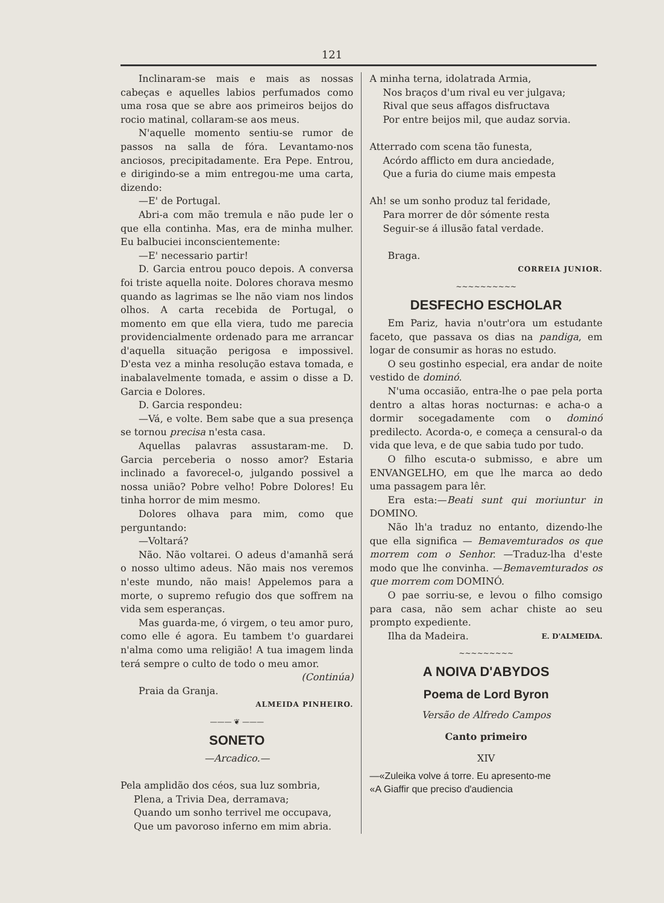121
Inclinaram-se mais e mais as nossas cabeças e aquelles labios perfumados como uma rosa que se abre aos primeiros beijos do rocio matinal, collaram-se aos meus.
N'aquelle momento sentiu-se rumor de passos na salla de fóra. Levantamo-nos anciosos, precipitadamente. Era Pepe. Entrou, e dirigindo-se a mim entregou-me uma carta, dizendo:
—E' de Portugal.
Abri-a com mão tremula e não pude ler o que ella continha. Mas, era de minha mulher. Eu balbuciei inconscientemente:
—E' necessario partir!
D. Garcia entrou pouco depois. A conversa foi triste aquella noite. Dolores chorava mesmo quando as lagrimas se lhe não viam nos lindos olhos. A carta recebida de Portugal, o momento em que ella viera, tudo me parecia providencialmente ordenado para me arrancar d'aquella situação perigosa e impossivel. D'esta vez a minha resolução estava tomada, e inabalavelmente tomada, e assim o disse a D. Garcia e Dolores.
D. Garcia respondeu:
—Vá, e volte. Bem sabe que a sua presença se tornou precisa n'esta casa.
Aquellas palavras assustaram-me. D. Garcia perceberia o nosso amor? Estaria inclinado a favorecel-o, julgando possivel a nossa união? Pobre velho! Pobre Dolores! Eu tinha horror de mim mesmo.
Dolores olhava para mim, como que perguntando:
—Voltará?
Não. Não voltarei. O adeus d'amanhã será o nosso ultimo adeus. Não mais nos veremos n'este mundo, não mais! Appelemos para a morte, o supremo refugio dos que soffrem na vida sem esperanças.
Mas guarda-me, ó virgem, o teu amor puro, como elle é agora. Eu tambem t'o guardarei n'alma como uma religião! A tua imagem linda terá sempre o culto de todo o meu amor.
(Continúa)
Praia da Granja.
ALMEIDA PINHEIRO.
——— ❦ ———
SONETO
—Arcadico.—
Pela amplidão dos céos, sua luz sombria,
Plena, a Trivia Dea, derramava;
Quando um sonho terrivel me occupava,
Que um pavoroso inferno em mim abria.
A minha terna, idolatrada Armia,
Nos braços d'um rival eu ver julgava;
Rival que seus affagos disfructava
Por entre beijos mil, que audaz sorvia.
Atterrado com scena tão funesta,
Acórdo afflicto em dura anciedade,
Que a furia do ciume mais empesta
Ah! se um sonho produz tal feridade,
Para morrer de dôr sómente resta
Seguir-se á illusão fatal verdade.
Braga.
CORREIA JUNIOR.
~~~~~~~~~~
DESFECHO ESCHOLAR
Em Pariz, havia n'outr'ora um estudante faceto, que passava os dias na pandiga, em logar de consumir as horas no estudo.
O seu gostinho especial, era andar de noite vestido de dominó.
N'uma occasião, entra-lhe o pae pela porta dentro a altas horas nocturnas: e acha-o a dormir socegadamente com o dominó predilecto. Acorda-o, e começa a censural-o da vida que leva, e de que sabia tudo por tudo.
O filho escuta-o submisso, e abre um ENVANGELHO, em que lhe marca ao dedo uma passagem para lêr.
Era esta:—Beati sunt qui moriuntur in DOMINO.
Não lh'a traduz no entanto, dizendo-lhe que ella significa — Bemavemturados os que morrem com o Senhor. —Traduz-lha d'este modo que lhe convinha. —Bemavemturados os que morrem com DOMINÓ.
O pae sorriu-se, e levou o filho comsigo para casa, não sem achar chiste ao seu prompto expediente.
Ilha da Madeira. E. D'ALMEIDA.
~~~~~~~~~
A NOIVA D'ABYDOS
Poema de Lord Byron
Versão de Alfredo Campos
Canto primeiro
XIV
—«Zuleika volve á torre. Eu apresento-me
«A Giaffir que preciso d'audiencia